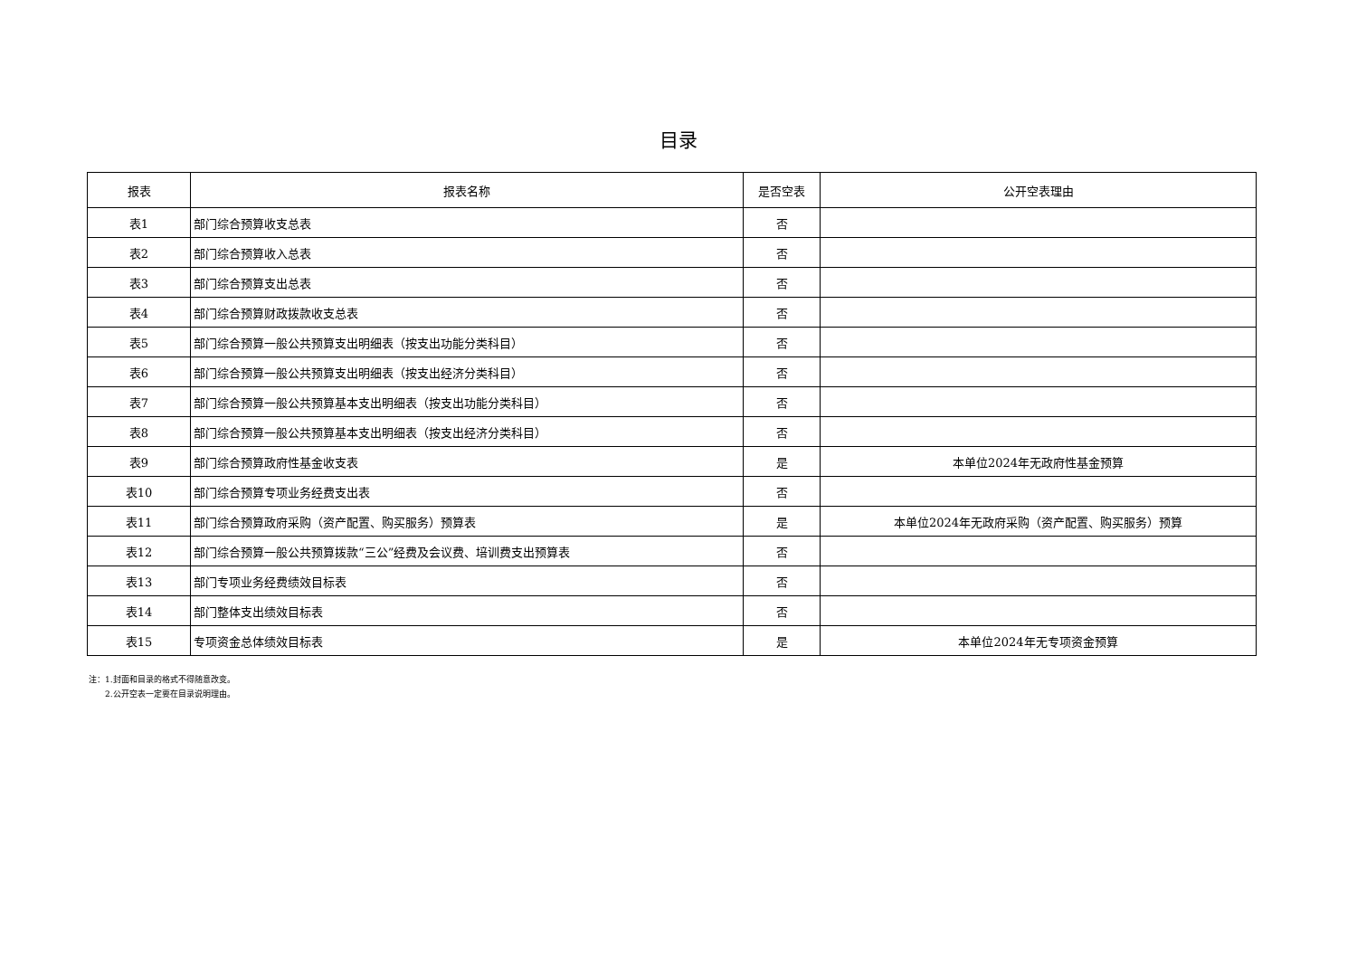目录
| 报表 | 报表名称 | 是否空表 | 公开空表理由 |
| --- | --- | --- | --- |
| 表1 | 部门综合预算收支总表 | 否 | |
| 表2 | 部门综合预算收入总表 | 否 | |
| 表3 | 部门综合预算支出总表 | 否 | |
| 表4 | 部门综合预算财政拨款收支总表 | 否 | |
| 表5 | 部门综合预算一般公共预算支出明细表（按支出功能分类科目） | 否 | |
| 表6 | 部门综合预算一般公共预算支出明细表（按支出经济分类科目） | 否 | |
| 表7 | 部门综合预算一般公共预算基本支出明细表（按支出功能分类科目） | 否 | |
| 表8 | 部门综合预算一般公共预算基本支出明细表（按支出经济分类科目） | 否 | |
| 表9 | 部门综合预算政府性基金收支表 | 是 | 本单位2024年无政府性基金预算 |
| 表10 | 部门综合预算专项业务经费支出表 | 否 | |
| 表11 | 部门综合预算政府采购（资产配置、购买服务）预算表 | 是 | 本单位2024年无政府采购（资产配置、购买服务）预算 |
| 表12 | 部门综合预算一般公共预算拨款“三公”经费及会议费、培训费支出预算表 | 否 | |
| 表13 | 部门专项业务经费绩效目标表 | 否 | |
| 表14 | 部门整体支出绩效目标表 | 否 | |
| 表15 | 专项资金总体绩效目标表 | 是 | 本单位2024年无专项资金预算 |
注：1.封面和目录的格式不得随意改变。
  2.公开空表一定要在目录说明理由。